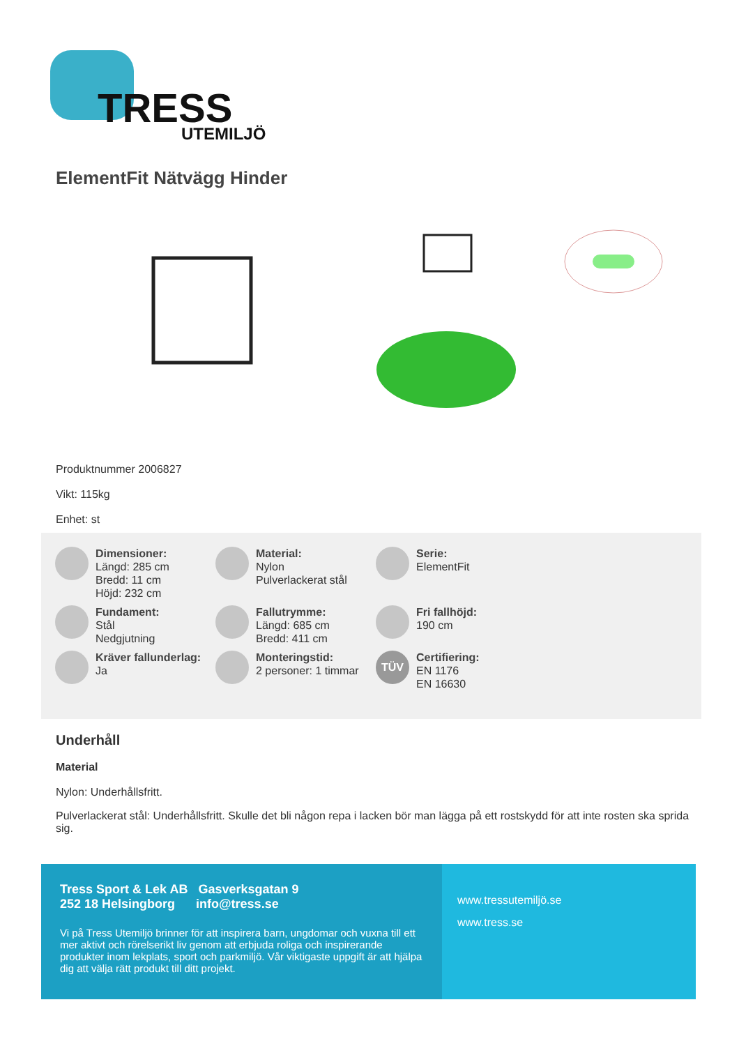TRESS
UTEMILJÖ
ElementFit Nätvägg Hinder
Produktnummer 2006827
Vikt: 115kg
Enhet: st
Dimensioner:
Längd: 285 cm
Bredd: 11 cm
Höjd: 232 cm
Material:
Nylon
Pulverlackerat stål
Serie:
ElementFit
Fundament:
Stål
Nedgjutning
Fallutrymme:
Längd: 685 cm
Bredd: 411 cm
Fri fallhöjd:
190 cm
Kräver fallunderlag:
Ja
Monteringstid:
2 personer: 1 timmar
TÜV
Certifiering:
EN 1176
EN 16630
Underhåll
Material
Nylon: Underhållsfritt.
Pulverlackerat stål: Underhållsfritt. Skulle det bli någon repa i lacken bör man lägga på ett rostskydd för att inte rosten ska sprida sig.
Tress Sport & Lek AB Gasverksgatan 9
252 18 Helsingborg info@tress.se
Vi på Tress Utemiljö brinner för att inspirera barn, ungdomar och vuxna till ett mer aktivt och rörelserikt liv genom att erbjuda roliga och inspirerande produkter inom lekplats, sport och parkmiljö. Vår viktigaste uppgift är att hjälpa dig att välja rätt produkt till ditt projekt.
www.tressutemiljö.se
www.tress.se